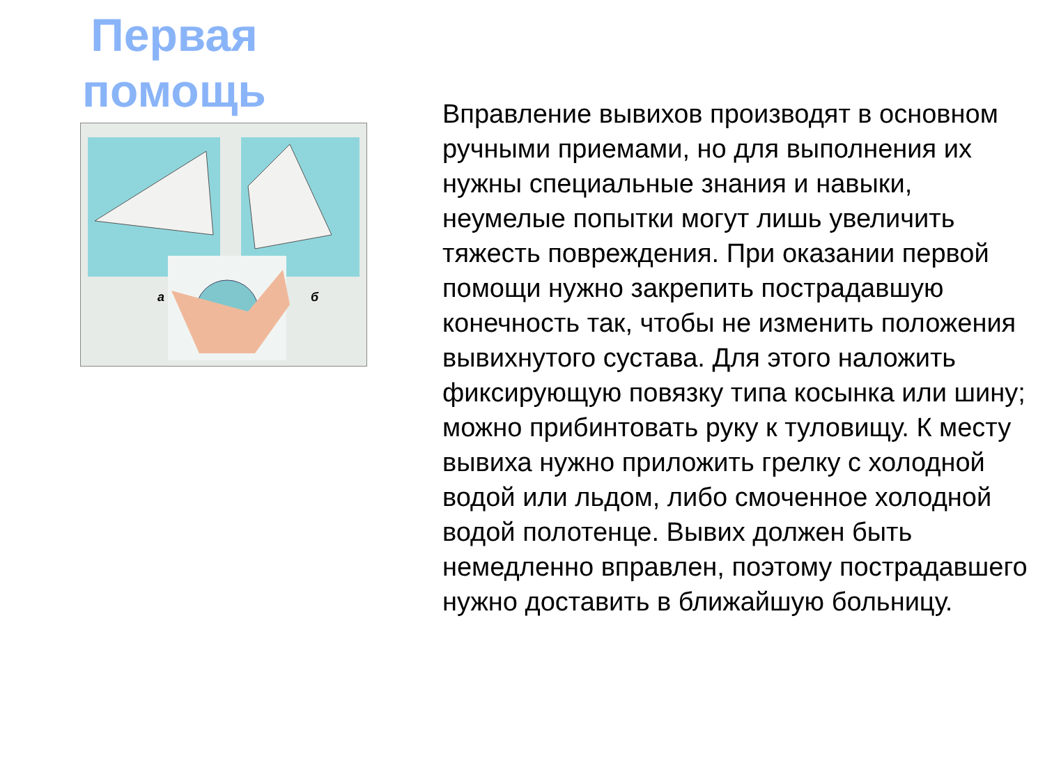Первая помощь
а
б
Вправление вывихов производят в основном ручными приемами, но для выполнения их нужны специальные знания и навыки, неумелые попытки могут лишь увеличить тяжесть повреждения. При оказании первой помощи нужно закрепить пострадавшую конечность так, чтобы не изменить положения вывихнутого сустава. Для этого наложить фиксирующую повязку типа косынка или шину; можно прибинтовать руку к туловищу. К месту вывиха нужно приложить грелку с холодной водой или льдом, либо смоченное холодной водой полотенце. Вывих должен быть немедленно вправлен, поэтому пострадавшего нужно доставить в ближайшую больницу.